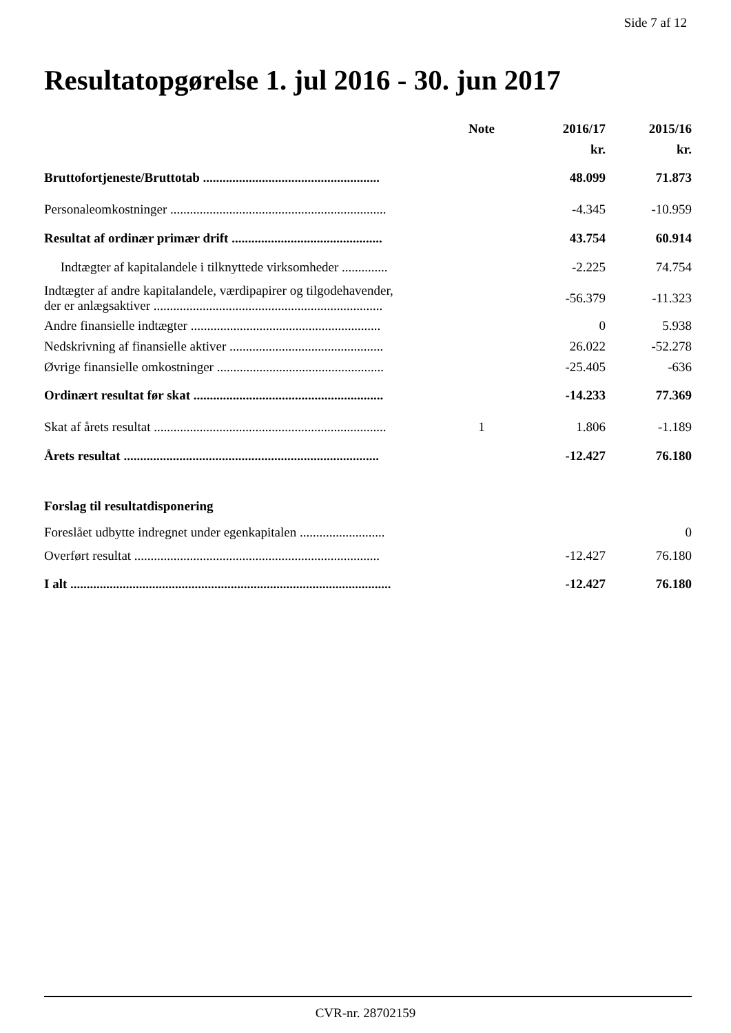Side 7 af 12
Resultatopgørelse 1. jul 2016 - 30. jun 2017
| | Note | 2016/17 | 2015/16 |
| --- | --- | --- | --- |
| | | kr. | kr. |
| Bruttofortjeneste/Bruttotab ...................................................... | | 48.099 | 71.873 |
| Personaleomkostninger .................................................................. | | -4.345 | -10.959 |
| Resultat af ordinær primær drift .............................................. | | 43.754 | 60.914 |
| Indtægter af kapitalandele i tilknyttede virksomheder .............. | | -2.225 | 74.754 |
| Indtægter af andre kapitalandele, værdipapirer og tilgodehavender, der er anlægsaktiver ...................................................................... | | -56.379 | -11.323 |
| Andre finansielle indtægter .......................................................... | | 0 | 5.938 |
| Nedskrivning af finansielle aktiver ............................................... | | 26.022 | -52.278 |
| Øvrige finansielle omkostninger ................................................... | | -25.405 | -636 |
| Ordinært resultat før skat .......................................................... | | -14.233 | 77.369 |
| Skat af årets resultat ....................................................................... | 1 | 1.806 | -1.189 |
| Årets resultat .............................................................................. | | -12.427 | 76.180 |
| Forslag til resultatdisponering | | | |
| Foreslået udbytte indregnet under egenkapitalen .......................... | | | 0 |
| Overført resultat ........................................................................... | | -12.427 | 76.180 |
| I alt .................................................................................................. | | -12.427 | 76.180 |
CVR-nr. 28702159